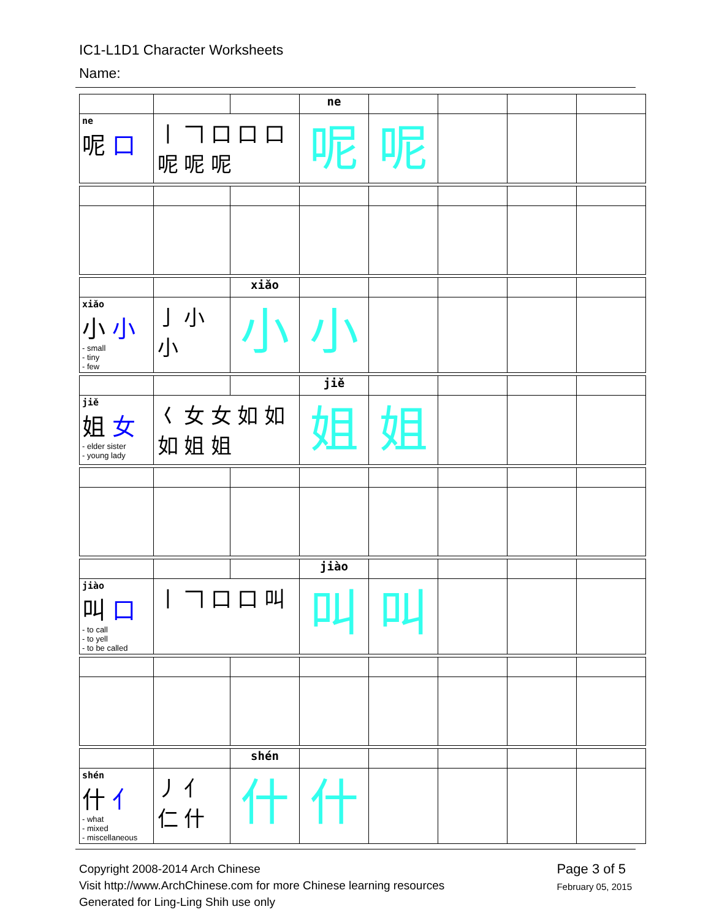IC1-L1D1 Character Worksheets
Name:
| | | | ne | | | | |
| ne 呢 口 | 丨 𠃍 口 口 口 呢 呢 呢 | | 呢 | 呢 | | | |
| | | xiǎo | | | | | |
| xiǎo 小 小 - small - tiny - few | 亅 小 小 | 小 | 小 | | | | |
| | | | jiě | | | | |
| jiě 姐 女 - elder sister - young lady | 𡿨 女 女 如 如 如 姐 姐 | | 姐 | 姐 | | | |
| | | | jiào | | | | |
| jiào 叫 口 - to call - to yell - to be called | 丨 𠃍 口 口 叫 | | 叫 | 叫 | | | |
| | | shén | | | | | |
| shén 什 亻 - what - mixed - miscellaneous | 丿 亻 仁 什 | 什 | 什 | | | | |
Copyright 2008-2014 Arch Chinese
Visit http://www.ArchChinese.com for more Chinese learning resources
Generated for Ling-Ling Shih use only
Page 3 of 5
February 05, 2015